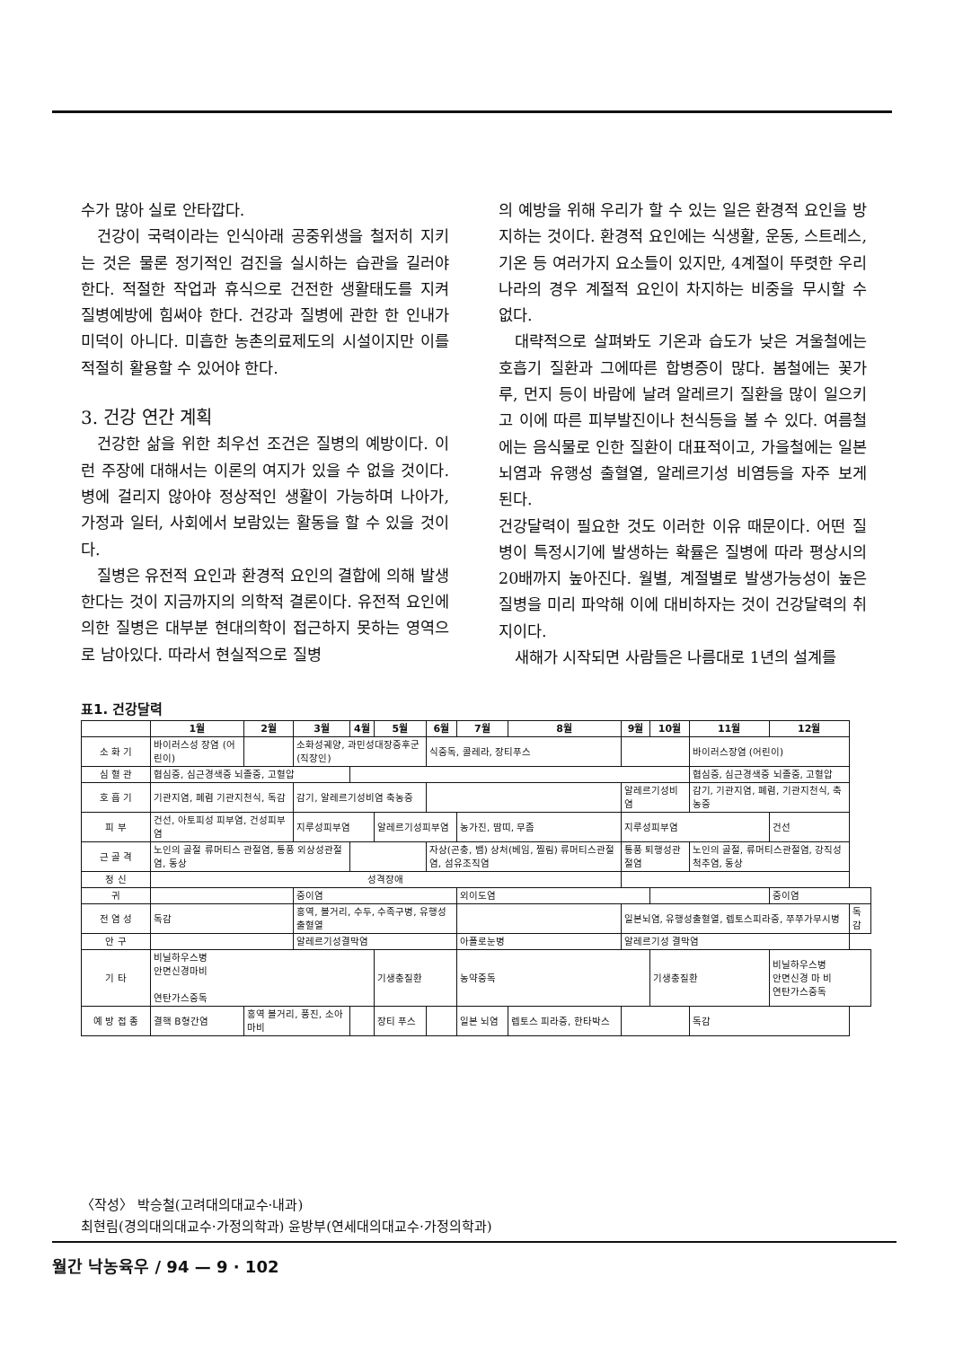수가 많아 실로 안타깝다.
건강이 국력이라는 인식아래 공중위생을 철저히 지키는 것은 물론 정기적인 검진을 실시하는 습관을 길러야 한다. 적절한 작업과 휴식으로 건전한 생활태도를 지켜 질병예방에 힘써야 한다. 건강과 질병에 관한 한 인내가 미덕이 아니다. 미흡한 농촌의료제도의 시설이지만 이를 적절히 활용할 수 있어야 한다.
3. 건강 연간 계획
건강한 삶을 위한 최우선 조건은 질병의 예방이다. 이런 주장에 대해서는 이론의 여지가 있을 수 없을 것이다. 병에 걸리지 않아야 정상적인 생활이 가능하며 나아가, 가정과 일터, 사회에서 보람있는 활동을 할 수 있을 것이다.
질병은 유전적 요인과 환경적 요인의 결합에 의해 발생한다는 것이 지금까지의 의학적 결론이다. 유전적 요인에 의한 질병은 대부분 현대의학이 접근하지 못하는 영역으로 남아있다. 따라서 현실적으로 질병
의 예방을 위해 우리가 할 수 있는 일은 환경적 요인을 방지하는 것이다. 환경적 요인에는 식생활, 운동, 스트레스, 기온 등 여러가지 요소들이 있지만, 4계절이 뚜렷한 우리나라의 경우 계절적 요인이 차지하는 비중을 무시할 수 없다.
대략적으로 살펴봐도 기온과 습도가 낮은 겨울철에는 호흡기 질환과 그에따른 합병증이 많다. 봄철에는 꽃가루, 먼지 등이 바람에 날려 알레르기 질환을 많이 일으키고 이에 따른 피부발진이나 천식등을 볼 수 있다. 여름철에는 음식물로 인한 질환이 대표적이고, 가을철에는 일본뇌염과 유행성 출혈열, 알레르기성 비염등을 자주 보게 된다.
건강달력이 필요한 것도 이러한 이유 때문이다. 어떤 질병이 특정시기에 발생하는 확률은 질병에 따라 평상시의 20배까지 높아진다. 월별, 계절별로 발생가능성이 높은 질병을 미리 파악해 이에 대비하자는 것이 건강달력의 취지이다.
새해가 시작되면 사람들은 나름대로 1년의 설계를
표1. 건강달력
| | 1월 | 2월 | 3월 | 4월 | 5월 | 6월 | 7월 | 8월 | 9월 | 10월 | 11월 | 12월 | |
| --- | --- | --- | --- | --- | --- | --- | --- | --- | --- | --- | --- | --- | --- |
| 소 화 기 | 바이러스성 장염 (어린이) | | 소화성궤양, 과민성대장증후군 (직장인) | | | 식중독, 콜레라, 장티푸스 | | | | | 바이러스장염 (어린이) | | |
| 심 혈 관 | 협심증, 심근경색증 뇌졸중, 고혈압 | | | | | | | | | | 협심증, 심근경색증 뇌졸중, 고혈압 | | |
| 호 흡 기 | 기관지염, 폐렴 기관지천식, 독감 | | 감기, 알레르기성비염 축농증 | | | | | | 알레르기성비염 | | 감기, 기관지염, 폐렴, 기관지천식, 축농증 | | |
| 피 부 | 건선, 아토피성 피부염, 건성피부염 | | 지루성피부염 | | 알레르기성피부염 | | 농가진, 땀띠, 무좀 | | 지루성피부염 | | | 건선 | |
| 근 골 격 | 노인의 골절 류머티스 관절염, 통풍 외상성관절염, 동상 | | | | | 자상(곤충, 뱀) 상처(베임, 찔림) 류머티스관절염, 섬유조직염 | | | 통풍 퇴행성관절염 | | 노인의 골절, 류머티스관절염, 강직성척추염, 동상 | | |
| 정 신 | 성격장애 | | | | | | | | | | | | |
| 귀 | | | 중이염 | | | | 외이도염 | | | | | 중이염 | |
| 전 염 성 | 독감 | | 홍역, 볼거리, 수두, 수족구병, 유행성출혈열 | | | | | | 일본뇌염, 유행성출혈열, 렙토스피라증, 쭈쭈가무시병 | | | | 독감 |
| 안 구 | | | 알레르기성결막염 | | | | 아폴로눈병 | | 알레르기성 결막염 | | | | |
| 기 타 | 비닐하우스병 안면신경마비 연탄가스중독 | | | | 기생충질환 | | 농약중독 | | | 기생충질환 | | 비닐하우스병 안면신경 마 비 연탄가스중독 | |
| 예 방 접 종 | 결핵 B형간염 | 홍역 볼거리, 풍진, 소아마비 | | | 장티 푸스 | | 일본 뇌염 | 렙토스 피라증, 한타박스 | | | 독감 | | |
〈작성〉 박승철(고려대의대교수·내과)
최현림(경의대의대교수·가정의학과) 윤방부(연세대의대교수·가정의학과)
월간 낙농육우 / 94 — 9 · 102